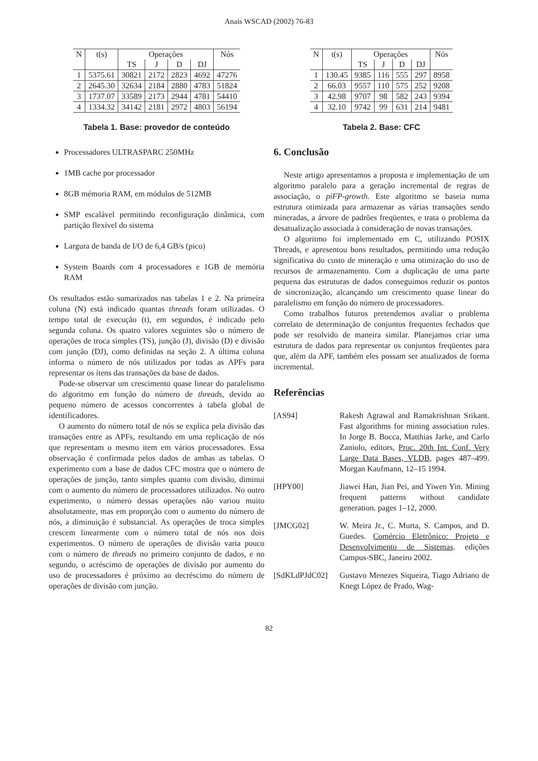Anais WSCAD (2002) 76-83
| N | t(s) | Operações | | | | Nós |
| --- | --- | --- | --- | --- | --- | --- |
| | | TS | J | D | DJ | |
| 1 | 5375.61 | 30821 | 2172 | 2823 | 4692 | 47276 |
| 2 | 2645.30 | 32634 | 2184 | 2880 | 4783 | 51824 |
| 3 | 1737.07 | 33589 | 2173 | 2944 | 4781 | 54410 |
| 4 | 1334.32 | 34142 | 2181 | 2972 | 4803 | 56194 |
Tabela 1. Base: provedor de conteúdo
Processadores ULTRASPARC 250MHz
1MB cache por processador
8GB mémoria RAM, em módulos de 512MB
SMP escalável permitindo reconfiguração dinâmica, com partição flexível do sistema
Largura de banda de I/O de 6,4 GB/s (pico)
System Boards com 4 processadores e 1GB de memória RAM
Os resultados estão sumarizados nas tabelas 1 e 2. Na primeira coluna (N) está indicado quantas threads foram utilizadas. O tempo total de execução (t), em segundos, é indicado pelo segunda coluna. Os quatro valores seguintes são o número de operações de troca simples (TS), junção (J), divisão (D) e divisão com junção (DJ), como definidas na seção 2. A última coluna informa o número de nós utilizados por todas as APFs para representar os ítens das transações da base de dados.
Pode-se observar um crescimento quase linear do paralelismo do algoritmo em função do número de threads, devido ao pequeno número de acessos concorrentes à tabela global de identificadores.
O aumento do número total de nós se explica pela divisão das transações entre as APFs, resultando em uma replicação de nós que representam o mesmo item em vários processadores. Essa observação é confirmada pelos dados de ambas as tabelas. O experimento com a base de dados CFC mostra que o número de operações de junção, tanto simples quanto com divisão, diminui com o aumento do número de processadores utilizados. No outro experimento, o número dessas operações não variou muito absolutamente, mas em proporção com o aumento do número de nós, a diminuição é substancial. As operações de troca simples crescem linearmente com o número total de nós nos dois experimentos. O número de operações de divisão varia pouco com o número de threads no primeiro conjunto de dados, e no segundo, o acréscimo de operações de divisão por aumento do uso de processadores é próximo ao decréscimo do número de operações de divisão com junção.
| N | t(s) | Operações | | | | Nós |
| --- | --- | --- | --- | --- | --- | --- |
| | | TS | J | D | DJ | |
| 1 | 130.45 | 9385 | 116 | 555 | 297 | 8958 |
| 2 | 66.03 | 9557 | 110 | 575 | 252 | 9208 |
| 3 | 42.98 | 9707 | 98 | 582 | 243 | 9394 |
| 4 | 32.10 | 9742 | 99 | 631 | 214 | 9481 |
Tabela 2. Base: CFC
6. Conclusão
Neste artigo apresentamos a proposta e implementação de um algoritmo paralelo para a geração incremental de regras de associação, o piFP-growth. Este algoritmo se baseia numa estrutura otimizada para armazenar as várias transações sendo mineradas, a árvore de padrões freqüentes, e trata o problema da desatualização associada à consideração de novas transações.
O algoritmo foi implementado em C, utilizando POSIX Threads, e apresentou bons resultados, permitindo uma redução significativa do custo de mineração e uma otimização do uso de recursos de armazenamento. Com a duplicação de uma parte pequena das estruturas de dados conseguimos reduzir os pontos de sincronização, alcançando um crescimento quase linear do paralelismo em função do número de processadores.
Como trabalhos futuros pretendemos avaliar o problema correlato de determinação de conjuntos frequentes fechados que pode ser resolvido de maneira similar. Planejamos criar uma estrutura de dados para representar os conjuntos freqüentes para que, além da APF, também eles possam ser atualizados de forma incremental.
Referências
[AS94] Rakesh Agrawal and Ramakrishnan Srikant. Fast algorithms for mining association rules. In Jorge B. Bocca, Matthias Jarke, and Carlo Zaniolo, editors, Proc. 20th Int. Conf. Very Large Data Bases, VLDB, pages 487–499. Morgan Kaufmann, 12–15 1994.
[HPY00] Jiawei Han, Jian Pei, and Yiwen Yin. Mining frequent patterns without candidate generation. pages 1–12, 2000.
[JMCG02] W. Meira Jr., C. Murta, S. Campos, and D. Guedes. Comércio Eletrônico: Projeto e Desenvolvimento de Sistemas. edições Campus-SBC, Janeiro 2002.
[SdKLdPJdC02] Gustavo Menezes Siqueira, Tiago Adriano de Knegt López de Prado, Wag-
82